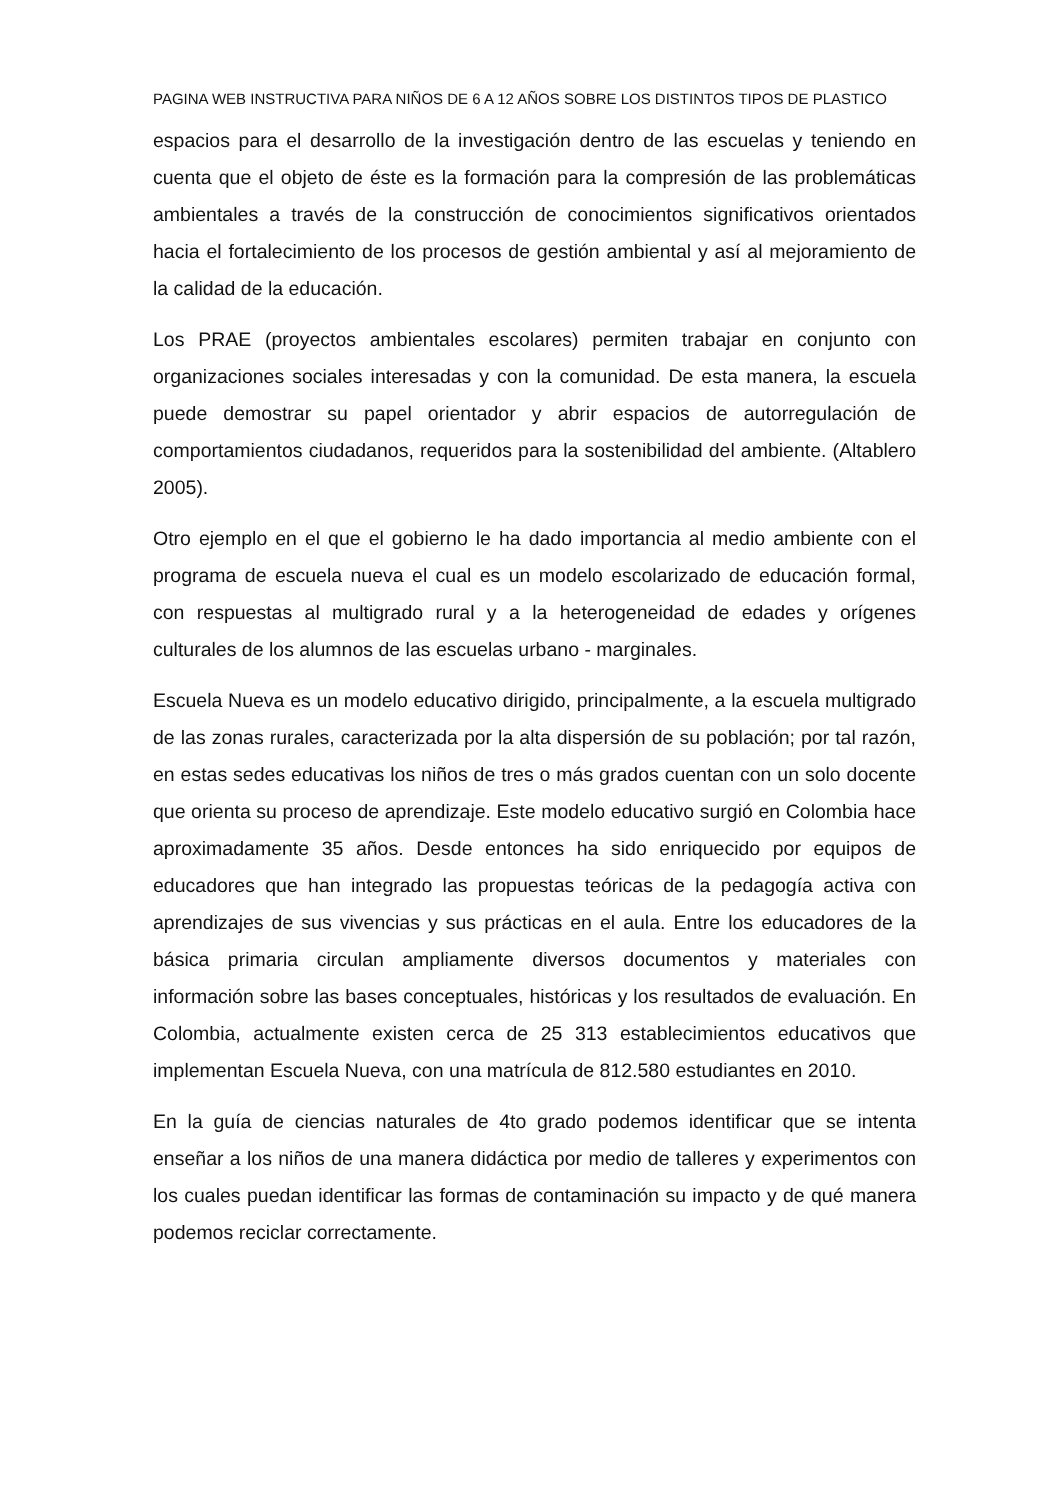PAGINA WEB INSTRUCTIVA PARA NIÑOS DE 6 A 12 AÑOS SOBRE LOS DISTINTOS TIPOS DE PLASTICO
espacios para el desarrollo de la investigación dentro de las escuelas y teniendo en cuenta que el objeto de éste es la formación para la compresión de las problemáticas ambientales a través de la construcción de conocimientos significativos orientados hacia el fortalecimiento de los procesos de gestión ambiental y así al mejoramiento de la calidad de la educación.
Los PRAE (proyectos ambientales escolares) permiten trabajar en conjunto con organizaciones sociales interesadas y con la comunidad. De esta manera, la escuela puede demostrar su papel orientador y abrir espacios de autorregulación de comportamientos ciudadanos, requeridos para la sostenibilidad del ambiente. (Altablero 2005).
Otro ejemplo en el que el gobierno le ha dado importancia al medio ambiente con el programa de escuela nueva el cual es un modelo escolarizado de educación formal, con respuestas al multigrado rural y a la heterogeneidad de edades y orígenes culturales de los alumnos de las escuelas urbano - marginales.
Escuela Nueva es un modelo educativo dirigido, principalmente, a la escuela multigrado de las zonas rurales, caracterizada por la alta dispersión de su población; por tal razón, en estas sedes educativas los niños de tres o más grados cuentan con un solo docente que orienta su proceso de aprendizaje. Este modelo educativo surgió en Colombia hace aproximadamente 35 años. Desde entonces ha sido enriquecido por equipos de educadores que han integrado las propuestas teóricas de la pedagogía activa con aprendizajes de sus vivencias y sus prácticas en el aula. Entre los educadores de la básica primaria circulan ampliamente diversos documentos y materiales con información sobre las bases conceptuales, históricas y los resultados de evaluación. En Colombia, actualmente existen cerca de 25 313 establecimientos educativos que implementan Escuela Nueva, con una matrícula de 812.580 estudiantes en 2010.
En la guía de ciencias naturales de 4to grado podemos identificar que se intenta enseñar a los niños de una manera didáctica por medio de talleres y experimentos con los cuales puedan identificar las formas de contaminación su impacto y de qué manera podemos reciclar correctamente.